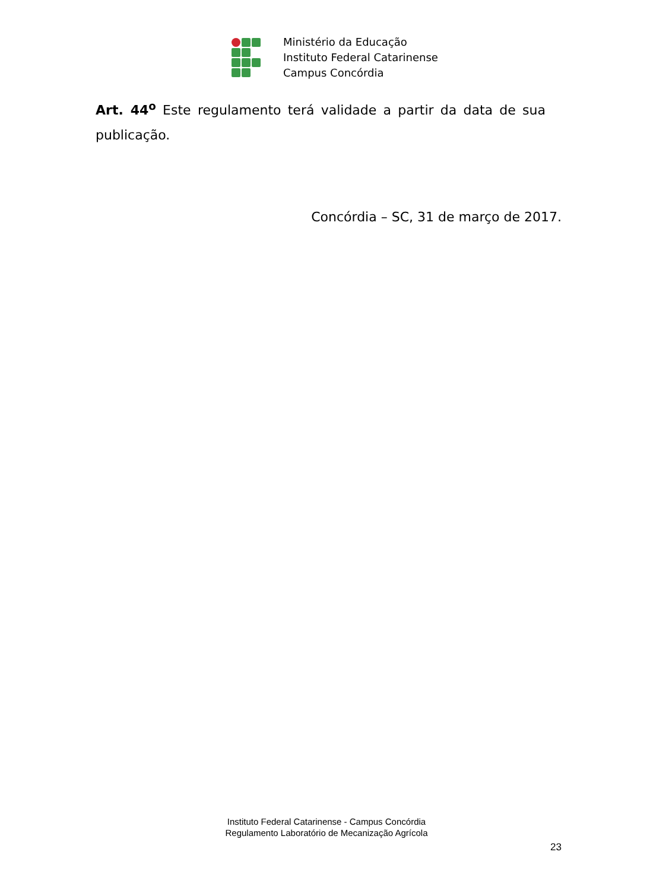Ministério da Educação
Instituto Federal Catarinense
Campus Concórdia
Art. 44<sup>o</sup> Este regulamento terá validade a partir da data de sua publicação.
Concórdia – SC, 31 de março de 2017.
Instituto Federal Catarinense - Campus Concórdia
Regulamento Laboratório de Mecanização Agrícola
23